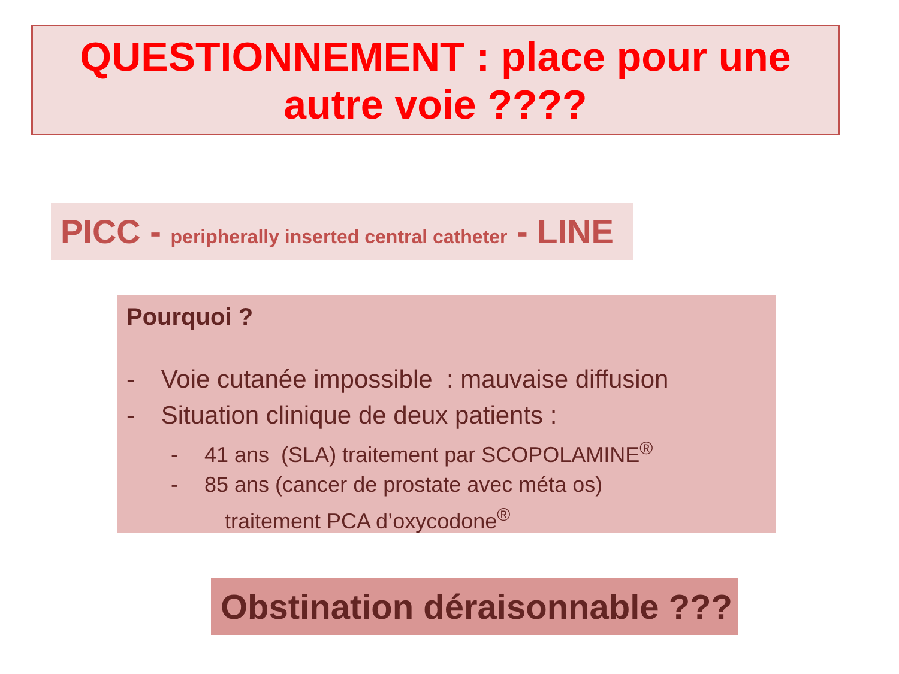QUESTIONNEMENT : place pour une
autre voie ????
PICC - peripherally inserted central catheter - LINE
Pourquoi ?
- Voie cutanée impossible : mauvaise diffusion
- Situation clinique de deux patients :
- 41 ans (SLA) traitement par SCOPOLAMINE<sup>®</sup>
- 85 ans (cancer de prostate avec méta os)
traitement PCA d’oxycodone<sup>®</sup>
Obstination déraisonnable ???